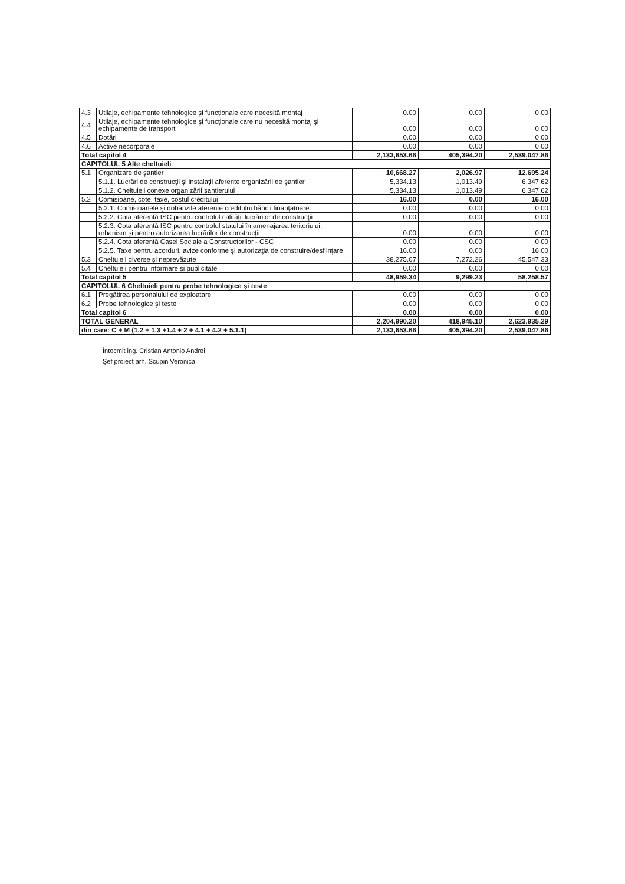| 4.3 | Utilaje, echipamente tehnologice şi funcţionale care necesită montaj | 0.00 | 0.00 | 0.00 |
| 4.4 | Utilaje, echipamente tehnologice şi funcţionale care nu necesită montaj şi echipamente de transport | 0.00 | 0.00 | 0.00 |
| 4.5 | Dotări | 0.00 | 0.00 | 0.00 |
| 4.6 | Active necorporale | 0.00 | 0.00 | 0.00 |
| Total capitol 4 | | 2,133,653.66 | 405,394.20 | 2,539,047.86 |
| CAPITOLUL 5 Alte cheltuieli | | | | |
| 5.1 | Organizare de şantier | 10,668.27 | 2,026.97 | 12,695.24 |
| | 5.1.1. Lucrări de construcţii şi instalaţii aferente organizării de şantier | 5,334.13 | 1,013.49 | 6,347.62 |
| | 5.1.2. Cheltuieli conexe organizării şantierului | 5,334.13 | 1,013.49 | 6,347.62 |
| 5.2 | Comisioane, cote, taxe, costul creditului | 16.00 | 0.00 | 16.00 |
| | 5.2.1. Comisioanele şi dobânzile aferente creditului băncii finanţatoare | 0.00 | 0.00 | 0.00 |
| | 5.2.2. Cota aferentă ISC pentru controlul calităţii lucrărilor de construcţii | 0.00 | 0.00 | 0.00 |
| | 5.2.3. Cota aferentă ISC pentru controlul statului în amenajarea teritoriului, urbanism şi pentru autorizarea lucrărilor de construcţii | 0.00 | 0.00 | 0.00 |
| | 5.2.4. Cota aferentă Casei Sociale a Constructorilor - CSC | 0.00 | 0.00 | 0.00 |
| | 5.2.5. Taxe pentru acorduri, avize conforme şi autorizaţia de construire/desfiinţare | 16.00 | 0.00 | 16.00 |
| 5.3 | Cheltuieli diverse şi neprevăzute | 38,275.07 | 7,272.26 | 45,547.33 |
| 5.4 | Cheltuieli pentru informare şi publicitate | 0.00 | 0.00 | 0.00 |
| Total capitol 5 | | 48,959.34 | 9,299.23 | 58,258.57 |
| CAPITOLUL 6 Cheltuieli pentru probe tehnologice şi teste | | | | |
| 6.1 | Pregătirea personalului de exploatare | 0.00 | 0.00 | 0.00 |
| 6.2 | Probe tehnologice şi teste | 0.00 | 0.00 | 0.00 |
| Total capitol 6 | | 0.00 | 0.00 | 0.00 |
| TOTAL GENERAL | | 2,204,990.20 | 418,945.10 | 2,623,935.29 |
| din care: C + M (1.2 + 1.3 +1.4 + 2 + 4.1 + 4.2 + 5.1.1) | | 2,133,653.66 | 405,394.20 | 2,539,047.86 |
Întocmit ing. Cristian Antonio Andrei
Şef proiect arh. Scupin Veronica